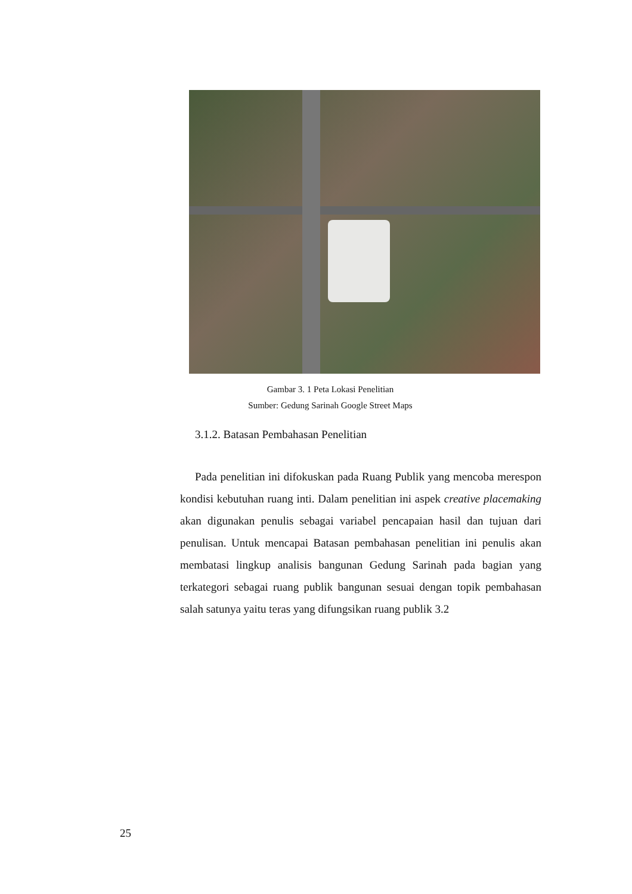Gambar 3. 1 Peta Lokasi Penelitian
Sumber: Gedung Sarinah Google Street Maps
3.1.2. Batasan Pembahasan Penelitian
Pada penelitian ini difokuskan pada Ruang Publik yang mencoba merespon kondisi kebutuhan ruang inti. Dalam penelitian ini aspek creative placemaking akan digunakan penulis sebagai variabel pencapaian hasil dan tujuan dari penulisan. Untuk mencapai Batasan pembahasan penelitian ini penulis akan membatasi lingkup analisis bangunan Gedung Sarinah pada bagian yang terkategori sebagai ruang publik bangunan sesuai dengan topik pembahasan salah satunya yaitu teras yang difungsikan ruang publik 3.2
25